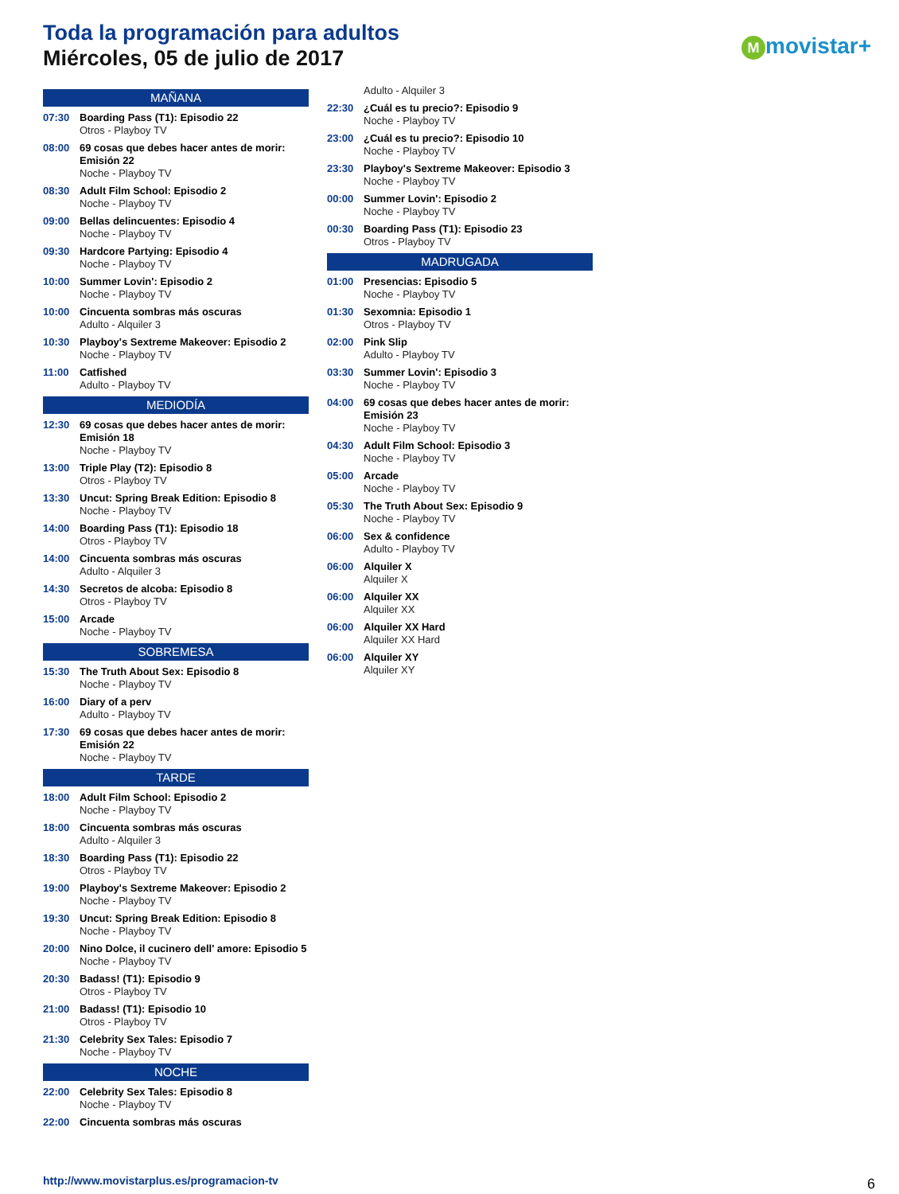Toda la programación para adultos
Miércoles, 05 de julio de 2017 Mmovistar+
MAÑANA
07:30 Boarding Pass (T1): Episodio 22
Otros - Playboy TV
08:00 69 cosas que debes hacer antes de morir: Emisión 22
Noche - Playboy TV
08:30 Adult Film School: Episodio 2
Noche - Playboy TV
09:00 Bellas delincuentes: Episodio 4
Noche - Playboy TV
09:30 Hardcore Partying: Episodio 4
Noche - Playboy TV
10:00 Summer Lovin': Episodio 2
Noche - Playboy TV
10:00 Cincuenta sombras más oscuras
Adulto - Alquiler 3
10:30 Playboy's Sextreme Makeover: Episodio 2
Noche - Playboy TV
11:00 Catfished
Adulto - Playboy TV
MEDIODÍA
12:30 69 cosas que debes hacer antes de morir: Emisión 18
Noche - Playboy TV
13:00 Triple Play (T2): Episodio 8
Otros - Playboy TV
13:30 Uncut: Spring Break Edition: Episodio 8
Noche - Playboy TV
14:00 Boarding Pass (T1): Episodio 18
Otros - Playboy TV
14:00 Cincuenta sombras más oscuras
Adulto - Alquiler 3
14:30 Secretos de alcoba: Episodio 8
Otros - Playboy TV
15:00 Arcade
Noche - Playboy TV
SOBREMESA
15:30 The Truth About Sex: Episodio 8
Noche - Playboy TV
16:00 Diary of a perv
Adulto - Playboy TV
17:30 69 cosas que debes hacer antes de morir: Emisión 22
Noche - Playboy TV
TARDE
18:00 Adult Film School: Episodio 2
Noche - Playboy TV
18:00 Cincuenta sombras más oscuras
Adulto - Alquiler 3
18:30 Boarding Pass (T1): Episodio 22
Otros - Playboy TV
19:00 Playboy's Sextreme Makeover: Episodio 2
Noche - Playboy TV
19:30 Uncut: Spring Break Edition: Episodio 8
Noche - Playboy TV
20:00 Nino Dolce, il cucinero dell' amore: Episodio 5
Noche - Playboy TV
20:30 Badass! (T1): Episodio 9
Otros - Playboy TV
21:00 Badass! (T1): Episodio 10
Otros - Playboy TV
21:30 Celebrity Sex Tales: Episodio 7
Noche - Playboy TV
NOCHE
22:00 Celebrity Sex Tales: Episodio 8
Noche - Playboy TV
22:00 Cincuenta sombras más oscuras
Adulto - Alquiler 3
22:30 ¿Cuál es tu precio?: Episodio 9
Noche - Playboy TV
23:00 ¿Cuál es tu precio?: Episodio 10
Noche - Playboy TV
23:30 Playboy's Sextreme Makeover: Episodio 3
Noche - Playboy TV
00:00 Summer Lovin': Episodio 2
Noche - Playboy TV
00:30 Boarding Pass (T1): Episodio 23
Otros - Playboy TV
MADRUGADA
01:00 Presencias: Episodio 5
Noche - Playboy TV
01:30 Sexomnia: Episodio 1
Otros - Playboy TV
02:00 Pink Slip
Adulto - Playboy TV
03:30 Summer Lovin': Episodio 3
Noche - Playboy TV
04:00 69 cosas que debes hacer antes de morir: Emisión 23
Noche - Playboy TV
04:30 Adult Film School: Episodio 3
Noche - Playboy TV
05:00 Arcade
Noche - Playboy TV
05:30 The Truth About Sex: Episodio 9
Noche - Playboy TV
06:00 Sex & confidence
Adulto - Playboy TV
06:00 Alquiler X
Alquiler X
06:00 Alquiler XX
Alquiler XX
06:00 Alquiler XX Hard
Alquiler XX Hard
06:00 Alquiler XY
Alquiler XY
http://www.movistarplus.es/programacion-tv
6